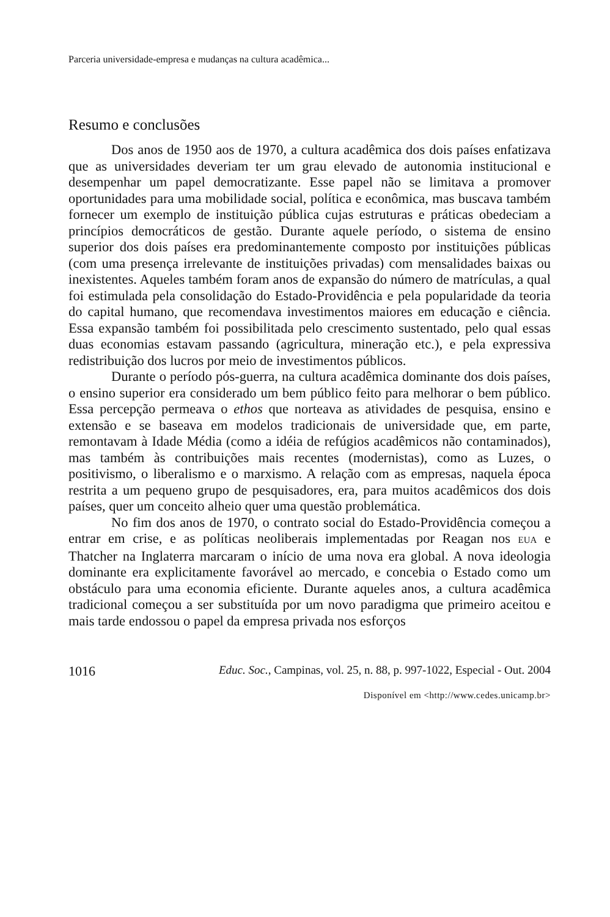Parceria universidade-empresa e mudanças na cultura acadêmica...
Resumo e conclusões
Dos anos de 1950 aos de 1970, a cultura acadêmica dos dois países enfatizava que as universidades deveriam ter um grau elevado de autonomia institucional e desempenhar um papel democratizante. Esse papel não se limitava a promover oportunidades para uma mobilidade social, política e econômica, mas buscava também fornecer um exemplo de instituição pública cujas estruturas e práticas obedeciam a princípios democráticos de gestão. Durante aquele período, o sistema de ensino superior dos dois países era predominantemente composto por instituições públicas (com uma presença irrelevante de instituições privadas) com mensalidades baixas ou inexistentes. Aqueles também foram anos de expansão do número de matrículas, a qual foi estimulada pela consolidação do Estado-Providência e pela popularidade da teoria do capital humano, que recomendava investimentos maiores em educação e ciência. Essa expansão também foi possibilitada pelo crescimento sustentado, pelo qual essas duas economias estavam passando (agricultura, mineração etc.), e pela expressiva redistribuição dos lucros por meio de investimentos públicos.
Durante o período pós-guerra, na cultura acadêmica dominante dos dois países, o ensino superior era considerado um bem público feito para melhorar o bem público. Essa percepção permeava o ethos que norteava as atividades de pesquisa, ensino e extensão e se baseava em modelos tradicionais de universidade que, em parte, remontavam à Idade Média (como a idéia de refúgios acadêmicos não contaminados), mas também às contribuições mais recentes (modernistas), como as Luzes, o positivismo, o liberalismo e o marxismo. A relação com as empresas, naquela época restrita a um pequeno grupo de pesquisadores, era, para muitos acadêmicos dos dois países, quer um conceito alheio quer uma questão problemática.
No fim dos anos de 1970, o contrato social do Estado-Providência começou a entrar em crise, e as políticas neoliberais implementadas por Reagan nos EUA e Thatcher na Inglaterra marcaram o início de uma nova era global. A nova ideologia dominante era explicitamente favorável ao mercado, e concebia o Estado como um obstáculo para uma economia eficiente. Durante aqueles anos, a cultura acadêmica tradicional começou a ser substituída por um novo paradigma que primeiro aceitou e mais tarde endossou o papel da empresa privada nos esforços
1016 Educ. Soc., Campinas, vol. 25, n. 88, p. 997-1022, Especial - Out. 2004
Disponível em <http://www.cedes.unicamp.br>